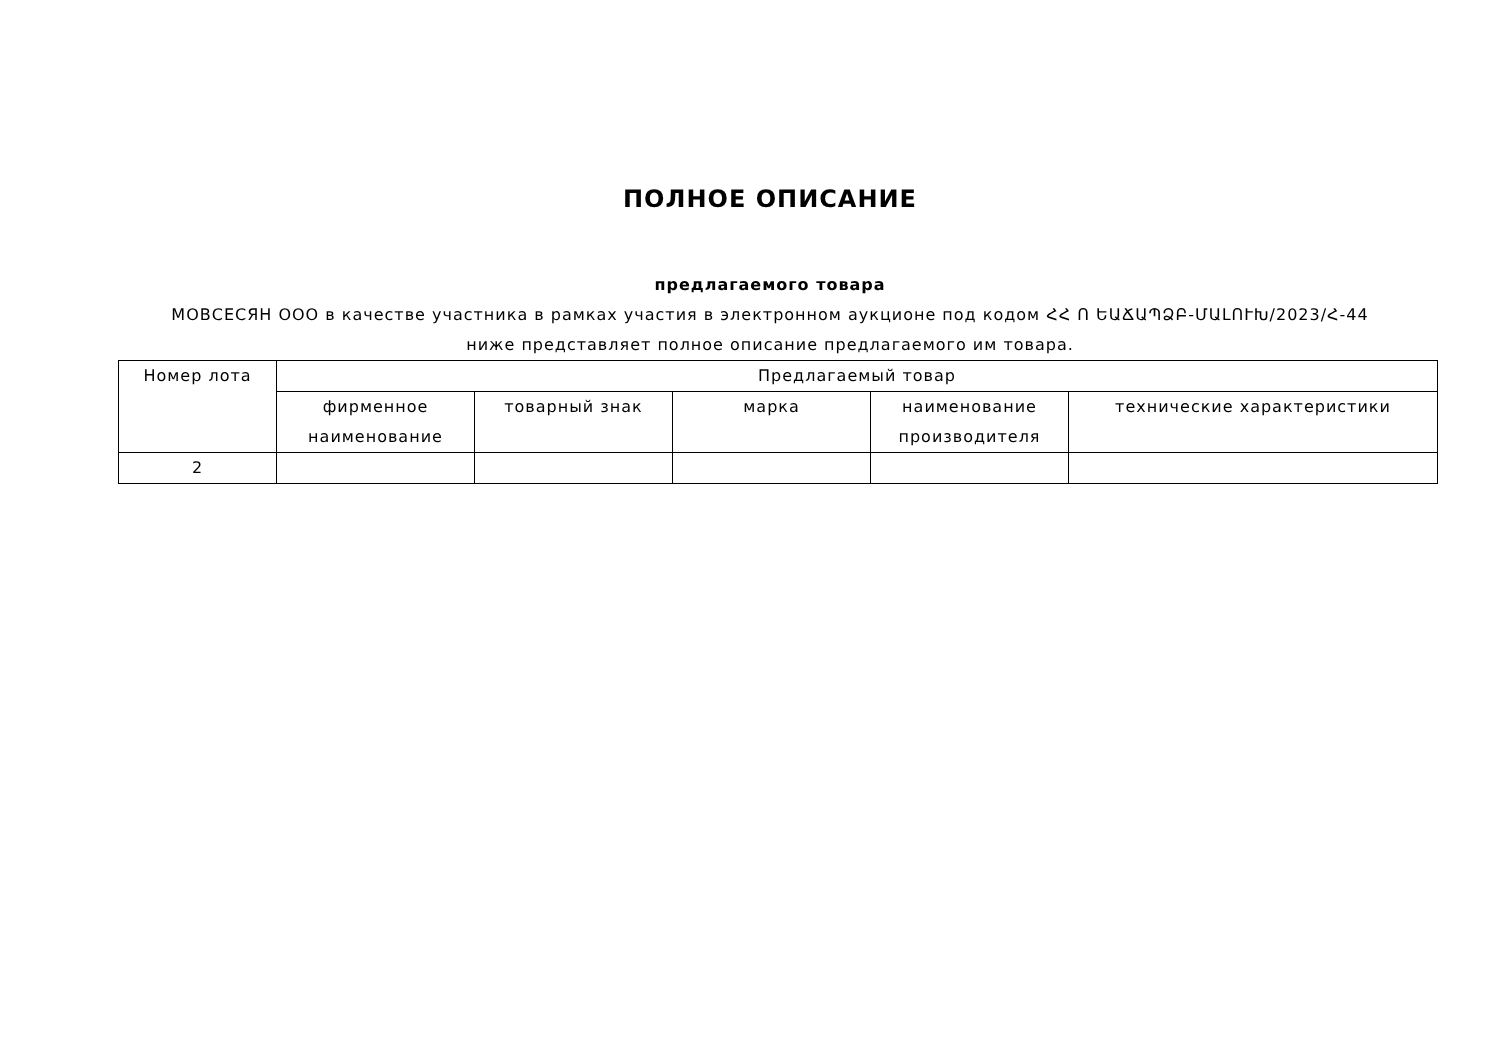ПОЛНОЕ ОПИСАНИЕ
предлагаемого товара
МОВСЕСЯН ООО в качестве участника в рамках участия в электронном аукционе под кодом ՀՀ Ո ԵԱՃԱՊՁԲ-ՄԱԼՈՒԽ/2023/Հ-44
ниже представляет полное описание предлагаемого им товара.
| Номер лота | Предлагаемый товар | | | | |
| --- | --- | --- | --- | --- | --- |
| | фирменное наименование | товарный знак | марка | наименование производителя | технические характеристики |
| 2 | | | | | |